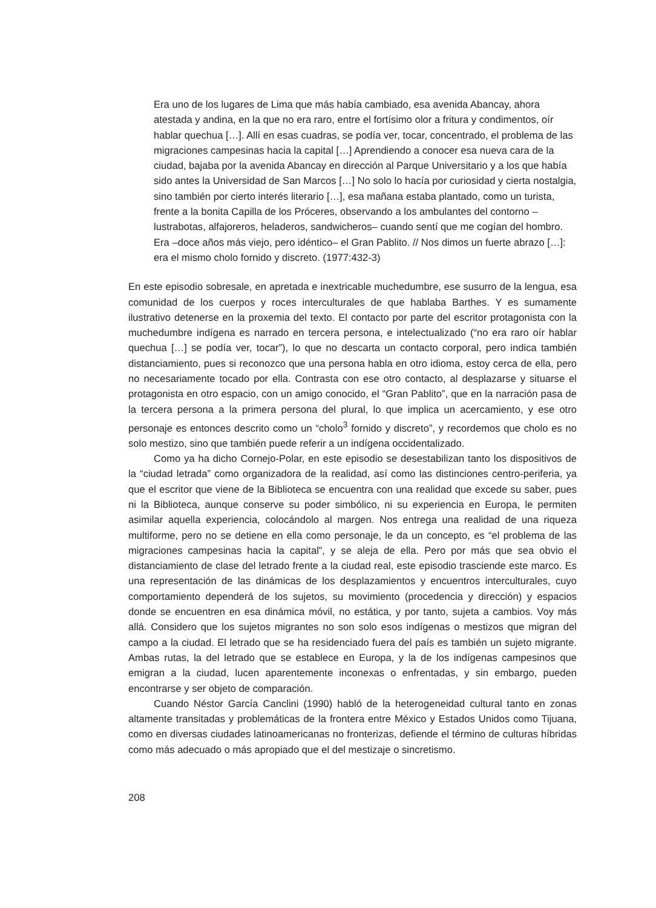Era uno de los lugares de Lima que más había cambiado, esa avenida Abancay, ahora atestada y andina, en la que no era raro, entre el fortísimo olor a fritura y condimentos, oír hablar quechua […]. Allí en esas cuadras, se podía ver, tocar, concentrado, el problema de las migraciones campesinas hacia la capital […] Aprendiendo a conocer esa nueva cara de la ciudad, bajaba por la avenida Abancay en dirección al Parque Universitario y a los que había sido antes la Universidad de San Marcos […] No solo lo hacía por curiosidad y cierta nostalgia, sino también por cierto interés literario […], esa mañana estaba plantado, como un turista, frente a la bonita Capilla de los Próceres, observando a los ambulantes del contorno –lustrabotas, alfajoreros, heladeros, sandwicheros– cuando sentí que me cogían del hombro. Era –doce años más viejo, pero idéntico– el Gran Pablito. // Nos dimos un fuerte abrazo […]: era el mismo cholo fornido y discreto. (1977:432-3)
En este episodio sobresale, en apretada e inextricable muchedumbre, ese susurro de la lengua, esa comunidad de los cuerpos y roces interculturales de que hablaba Barthes. Y es sumamente ilustrativo detenerse en la proxemia del texto. El contacto por parte del escritor protagonista con la muchedumbre indígena es narrado en tercera persona, e intelectualizado (“no era raro oír hablar quechua […] se podía ver, tocar”), lo que no descarta un contacto corporal, pero indica también distanciamiento, pues si reconozco que una persona habla en otro idioma, estoy cerca de ella, pero no necesariamente tocado por ella. Contrasta con ese otro contacto, al desplazarse y situarse el protagonista en otro espacio, con un amigo conocido, el “Gran Pablito”, que en la narración pasa de la tercera persona a la primera persona del plural, lo que implica un acercamiento, y ese otro personaje es entonces descrito como un “cholo<sup>3</sup> fornido y discreto”, y recordemos que cholo es no solo mestizo, sino que también puede referir a un indígena occidentalizado.
Como ya ha dicho Cornejo-Polar, en este episodio se desestabilizan tanto los dispositivos de la “ciudad letrada” como organizadora de la realidad, así como las distinciones centro-periferia, ya que el escritor que viene de la Biblioteca se encuentra con una realidad que excede su saber, pues ni la Biblioteca, aunque conserve su poder simbólico, ni su experiencia en Europa, le permiten asimilar aquella experiencia, colocándolo al margen. Nos entrega una realidad de una riqueza multiforme, pero no se detiene en ella como personaje, le da un concepto, es “el problema de las migraciones campesinas hacia la capital”, y se aleja de ella. Pero por más que sea obvio el distanciamiento de clase del letrado frente a la ciudad real, este episodio trasciende este marco. Es una representación de las dinámicas de los desplazamientos y encuentros interculturales, cuyo comportamiento dependerá de los sujetos, su movimiento (procedencia y dirección) y espacios donde se encuentren en esa dinámica móvil, no estática, y por tanto, sujeta a cambios. Voy más allá. Considero que los sujetos migrantes no son solo esos indígenas o mestizos que migran del campo a la ciudad. El letrado que se ha residenciado fuera del país es también un sujeto migrante. Ambas rutas, la del letrado que se establece en Europa, y la de los indígenas campesinos que emigran a la ciudad, lucen aparentemente inconexas o enfrentadas, y sin embargo, pueden encontrarse y ser objeto de comparación.
Cuando Néstor García Canclini (1990) habló de la heterogeneidad cultural tanto en zonas altamente transitadas y problemáticas de la frontera entre México y Estados Unidos como Tijuana, como en diversas ciudades latinoamericanas no fronterizas, defiende el término de culturas híbridas como más adecuado o más apropiado que el del mestizaje o sincretismo.
208